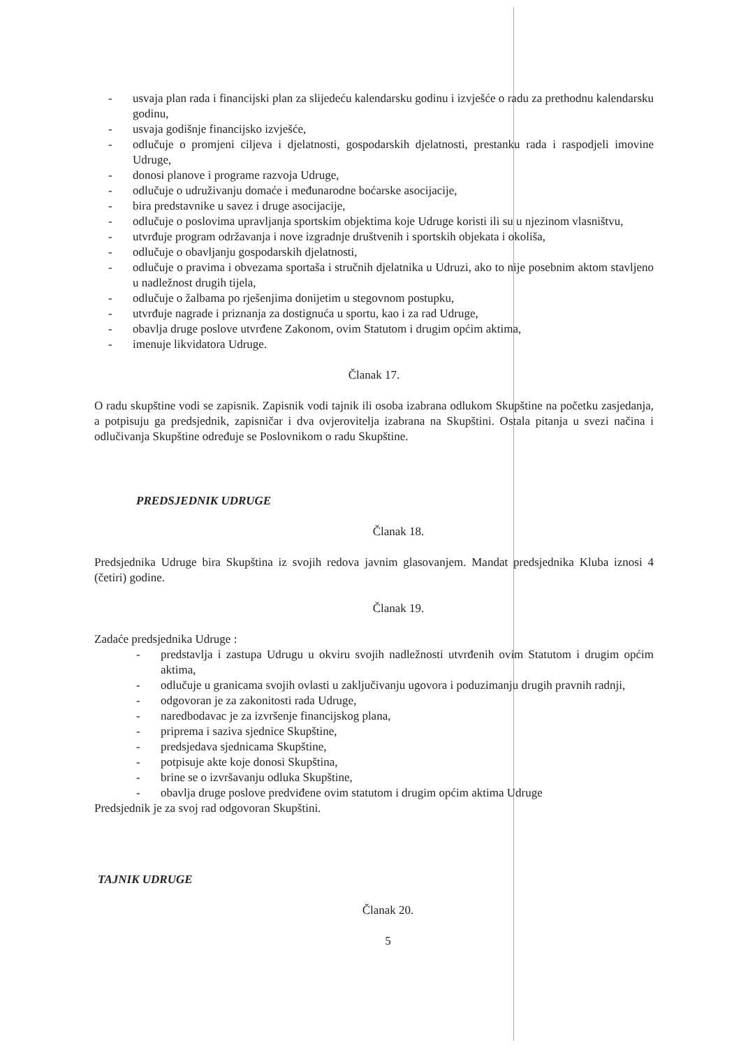- usvaja plan rada i financijski plan za slijedeću kalendarsku godinu i izvješće o radu za prethodnu kalendarsku godinu,
- usvaja godišnje financijsko izvješće,
- odlučuje o promjeni ciljeva i djelatnosti, gospodarskih djelatnosti, prestanku rada i raspodjeli imovine Udruge,
- donosi planove i programe razvoja Udruge,
- odlučuje o udruživanju domaće i međunarodne boćarske asocijacije,
- bira predstavnike u savez i druge asocijacije,
- odlučuje o poslovima upravljanja sportskim objektima koje Udruge koristi ili su u njezinom vlasništvu,
- utvrđuje program održavanja i nove izgradnje društvenih i sportskih objekata i okoliša,
- odlučuje o obavljanju gospodarskih djelatnosti,
- odlučuje o pravima i obvezama sportaša i stručnih djelatnika u Udruzi, ako to nije posebnim aktom stavljeno u nadležnost drugih tijela,
- odlučuje o žalbama po rješenjima donijetim u stegovnom postupku,
- utvrđuje nagrade i priznanja za dostignuća u sportu, kao i za rad Udruge,
- obavlja druge poslove utvrđene Zakonom, ovim Statutom i drugim općim aktima,
- imenuje likvidatora Udruge.
Članak 17.
O radu skupštine vodi se zapisnik. Zapisnik vodi tajnik ili osoba izabrana odlukom Skupštine na početku zasjedanja, a potpisuju ga predsjednik, zapisničar i dva ovjerovitelja izabrana na Skupštini. Ostala pitanja u svezi načina i odlučivanja Skupštine određuje se Poslovnikom o radu Skupštine.
PREDSJEDNIK UDRUGE
Članak 18.
Predsjednika Udruge bira Skupština iz svojih redova javnim glasovanjem. Mandat predsjednika Kluba iznosi 4 (četiri) godine.
Članak 19.
Zadaće predsjednika Udruge :
- predstavlja i zastupa Udrugu u okviru svojih nadležnosti utvrđenih ovim Statutom i drugim općim aktima,
- odlučuje u granicama svojih ovlasti u zaključivanju ugovora i poduzimanju drugih pravnih radnji,
- odgovoran je za zakonitosti rada Udruge,
- naredbodavac je za izvršenje financijskog plana,
- priprema i saziva sjednice Skupštine,
- predsjedava sjednicama Skupštine,
- potpisuje akte koje donosi Skupština,
- brine se o izvršavanju odluka Skupštine,
- obavlja druge poslove predviđene ovim statutom i drugim općim aktima Udruge
Predsjednik je za svoj rad odgovoran Skupštini.
TAJNIK UDRUGE
Članak 20.
5